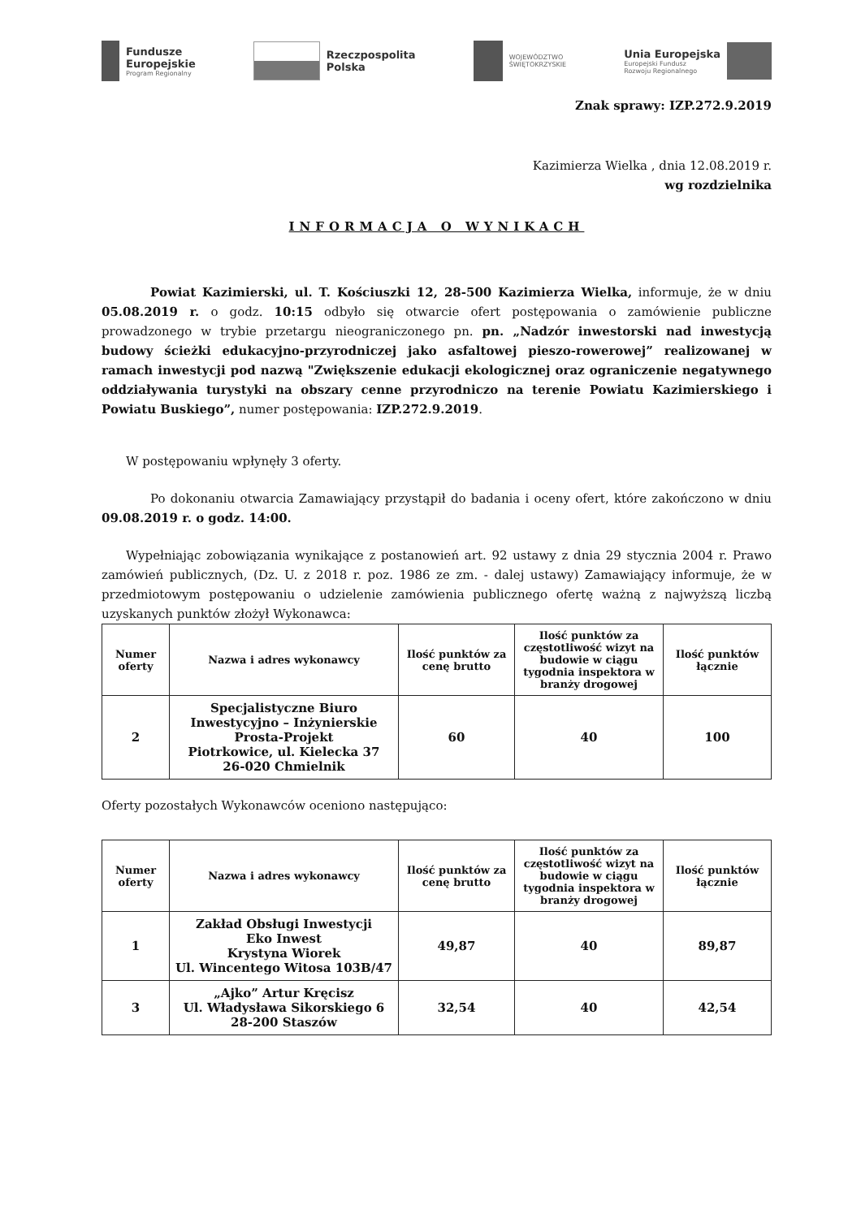Fundusze
Europejskie
Program Regionalny
Rzeczpospolita
Polska
WOJEWÓDZTWO
ŚWIĘTOKRZYSKIE
Unia Europejska
Europejski Fundusz
Rozwoju Regionalnego
Znak sprawy: IZP.272.9.2019
Kazimierza Wielka , dnia 12.08.2019 r.
wg rozdzielnika
INFORMACJA O WYNIKACH
Powiat Kazimierski, ul. T. Kościuszki 12, 28-500 Kazimierza Wielka, informuje, że w dniu 05.08.2019 r. o godz. 10:15 odbyło się otwarcie ofert postępowania o zamówienie publiczne prowadzonego w trybie przetargu nieograniczonego pn. pn. „Nadzór inwestorski nad inwestycją budowy ścieżki edukacyjno-przyrodniczej jako asfaltowej pieszo-rowerowej” realizowanej w ramach inwestycji pod nazwą "Zwiększenie edukacji ekologicznej oraz ograniczenie negatywnego oddziaływania turystyki na obszary cenne przyrodniczo na terenie Powiatu Kazimierskiego i Powiatu Buskiego”, numer postępowania: IZP.272.9.2019.
W postępowaniu wpłynęły 3 oferty.
Po dokonaniu otwarcia Zamawiający przystąpił do badania i oceny ofert, które zakończono w dniu 09.08.2019 r. o godz. 14:00.
Wypełniając zobowiązania wynikające z postanowień art. 92 ustawy z dnia 29 stycznia 2004 r. Prawo zamówień publicznych, (Dz. U. z 2018 r. poz. 1986 ze zm. - dalej ustawy) Zamawiający informuje, że w przedmiotowym postępowaniu o udzielenie zamówienia publicznego ofertę ważną z najwyższą liczbą uzyskanych punktów złożył Wykonawca:
| Numer oferty | Nazwa i adres wykonawcy | Ilość punktów za cenę brutto | Ilość punktów za częstotliwość wizyt na budowie w ciągu tygodnia inspektora w branży drogowej | Ilość punktów łącznie |
| --- | --- | --- | --- | --- |
| 2 | Specjalistyczne Biuro Inwestycyjno – Inżynierskie Prosta-Projekt Piotrkowice, ul. Kielecka 37 26-020 Chmielnik | 60 | 40 | 100 |
Oferty pozostałych Wykonawców oceniono następująco:
| Numer oferty | Nazwa i adres wykonawcy | Ilość punktów za cenę brutto | Ilość punktów za częstotliwość wizyt na budowie w ciągu tygodnia inspektora w branży drogowej | Ilość punktów łącznie |
| --- | --- | --- | --- | --- |
| 1 | Zakład Obsługi Inwestycji Eko Inwest Krystyna Wiorek Ul. Wincentego Witosa 103B/47 | 49,87 | 40 | 89,87 |
| 3 | „Ajko” Artur Kręcisz Ul. Władysława Sikorskiego 6 28-200 Staszów | 32,54 | 40 | 42,54 |